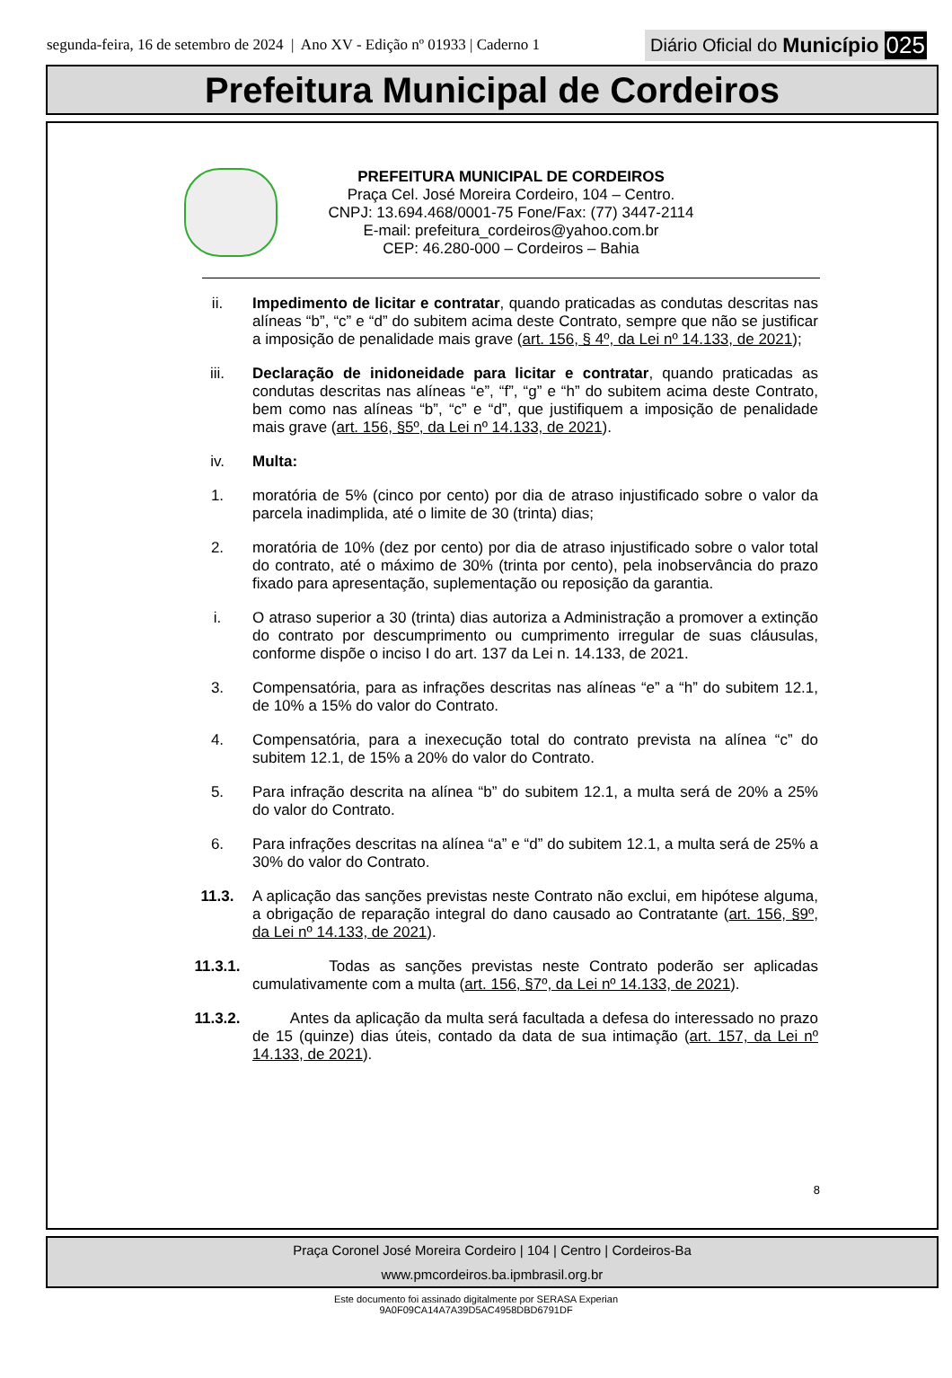segunda-feira, 16 de setembro de 2024 | Ano XV - Edição nº 01933 | Caderno 1 Diário Oficial do Município 025
Prefeitura Municipal de Cordeiros
PREFEITURA MUNICIPAL DE CORDEIROS
Praça Cel. José Moreira Cordeiro, 104 – Centro.
CNPJ: 13.694.468/0001-75 Fone/Fax: (77) 3447-2114
E-mail: prefeitura_cordeiros@yahoo.com.br
CEP: 46.280-000 – Cordeiros – Bahia
ii. Impedimento de licitar e contratar, quando praticadas as condutas descritas nas alíneas “b”, “c” e “d” do subitem acima deste Contrato, sempre que não se justificar a imposição de penalidade mais grave (art. 156, § 4º, da Lei nº 14.133, de 2021);
iii. Declaração de inidoneidade para licitar e contratar, quando praticadas as condutas descritas nas alíneas “e”, “f”, “g” e “h” do subitem acima deste Contrato, bem como nas alíneas “b”, “c” e “d”, que justifiquem a imposição de penalidade mais grave (art. 156, §5º, da Lei nº 14.133, de 2021).
iv. Multa:
1. moratória de 5% (cinco por cento) por dia de atraso injustificado sobre o valor da parcela inadimplida, até o limite de 30 (trinta) dias;
2. moratória de 10% (dez por cento) por dia de atraso injustificado sobre o valor total do contrato, até o máximo de 30% (trinta por cento), pela inobservância do prazo fixado para apresentação, suplementação ou reposição da garantia.
i. O atraso superior a 30 (trinta) dias autoriza a Administração a promover a extinção do contrato por descumprimento ou cumprimento irregular de suas cláusulas, conforme dispõe o inciso I do art. 137 da Lei n. 14.133, de 2021.
3. Compensatória, para as infrações descritas nas alíneas “e” a “h” do subitem 12.1, de 10% a 15% do valor do Contrato.
4. Compensatória, para a inexecução total do contrato prevista na alínea “c” do subitem 12.1, de 15% a 20% do valor do Contrato.
5. Para infração descrita na alínea “b” do subitem 12.1, a multa será de 20% a 25% do valor do Contrato.
6. Para infrações descritas na alínea “a” e “d” do subitem 12.1, a multa será de 25% a 30% do valor do Contrato.
11.3. A aplicação das sanções previstas neste Contrato não exclui, em hipótese alguma, a obrigação de reparação integral do dano causado ao Contratante (art. 156, §9º, da Lei nº 14.133, de 2021).
11.3.1. Todas as sanções previstas neste Contrato poderão ser aplicadas cumulativamente com a multa (art. 156, §7º, da Lei nº 14.133, de 2021).
11.3.2. Antes da aplicação da multa será facultada a defesa do interessado no prazo de 15 (quinze) dias úteis, contado da data de sua intimação (art. 157, da Lei nº 14.133, de 2021).
8
Praça Coronel José Moreira Cordeiro | 104 | Centro | Cordeiros-Ba
www.pmcordeiros.ba.ipmbrasil.org.br
Este documento foi assinado digitalmente por SERASA Experian
9A0F09CA14A7A39D5AC4958DBD6791DF